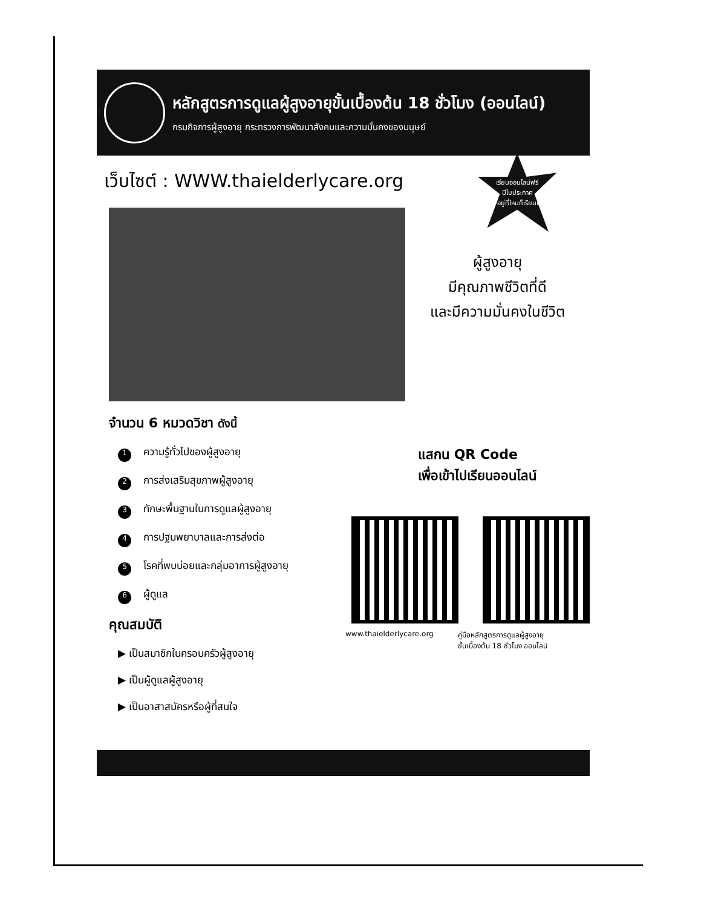หลักสูตรการดูแลผู้สูงอายุขั้นเบื้องต้น 18 ชั่วโมง (ออนไลน์)
กรมกิจการผู้สูงอายุ กระทรวงการพัฒนาสังคมและความมั่นคงของมนุษย์
เว็บไซต์ : WWW.thaielderlycare.org
เรียนออนไลน์ฟรี
มีใบประกาศ
#อยู่ที่ไหนก็เรียนได้
ผู้สูงอายุ
มีคุณภาพชีวิตที่ดี
และมีความมั่นคงในชีวิต
จำนวน 6 หมวดวิชา ดังนี้
1 ความรู้ทั่วไปของผู้สูงอายุ
2 การส่งเสริมสุขภาพผู้สูงอายุ
3 ทักษะพื้นฐานในการดูแลผู้สูงอายุ
4 การปฐมพยาบาลและการส่งต่อ
5 โรคที่พบบ่อยและกลุ่มอาการผู้สูงอายุ
6 ผู้ดูแล
คุณสมบัติ
▶ เป็นสมาชิกในครอบครัวผู้สูงอายุ
▶ เป็นผู้ดูแลผู้สูงอายุ
▶ เป็นอาสาสมัครหรือผู้ที่สนใจ
แสกน QR Code
เพื่อเข้าไปเรียนออนไลน์
www.thaielderlycare.org คู่มือหลักสูตรการดูแลผู้สูงอายุ
ขั้นเบื้องต้น 18 ชั่วโมง ออนไลน์